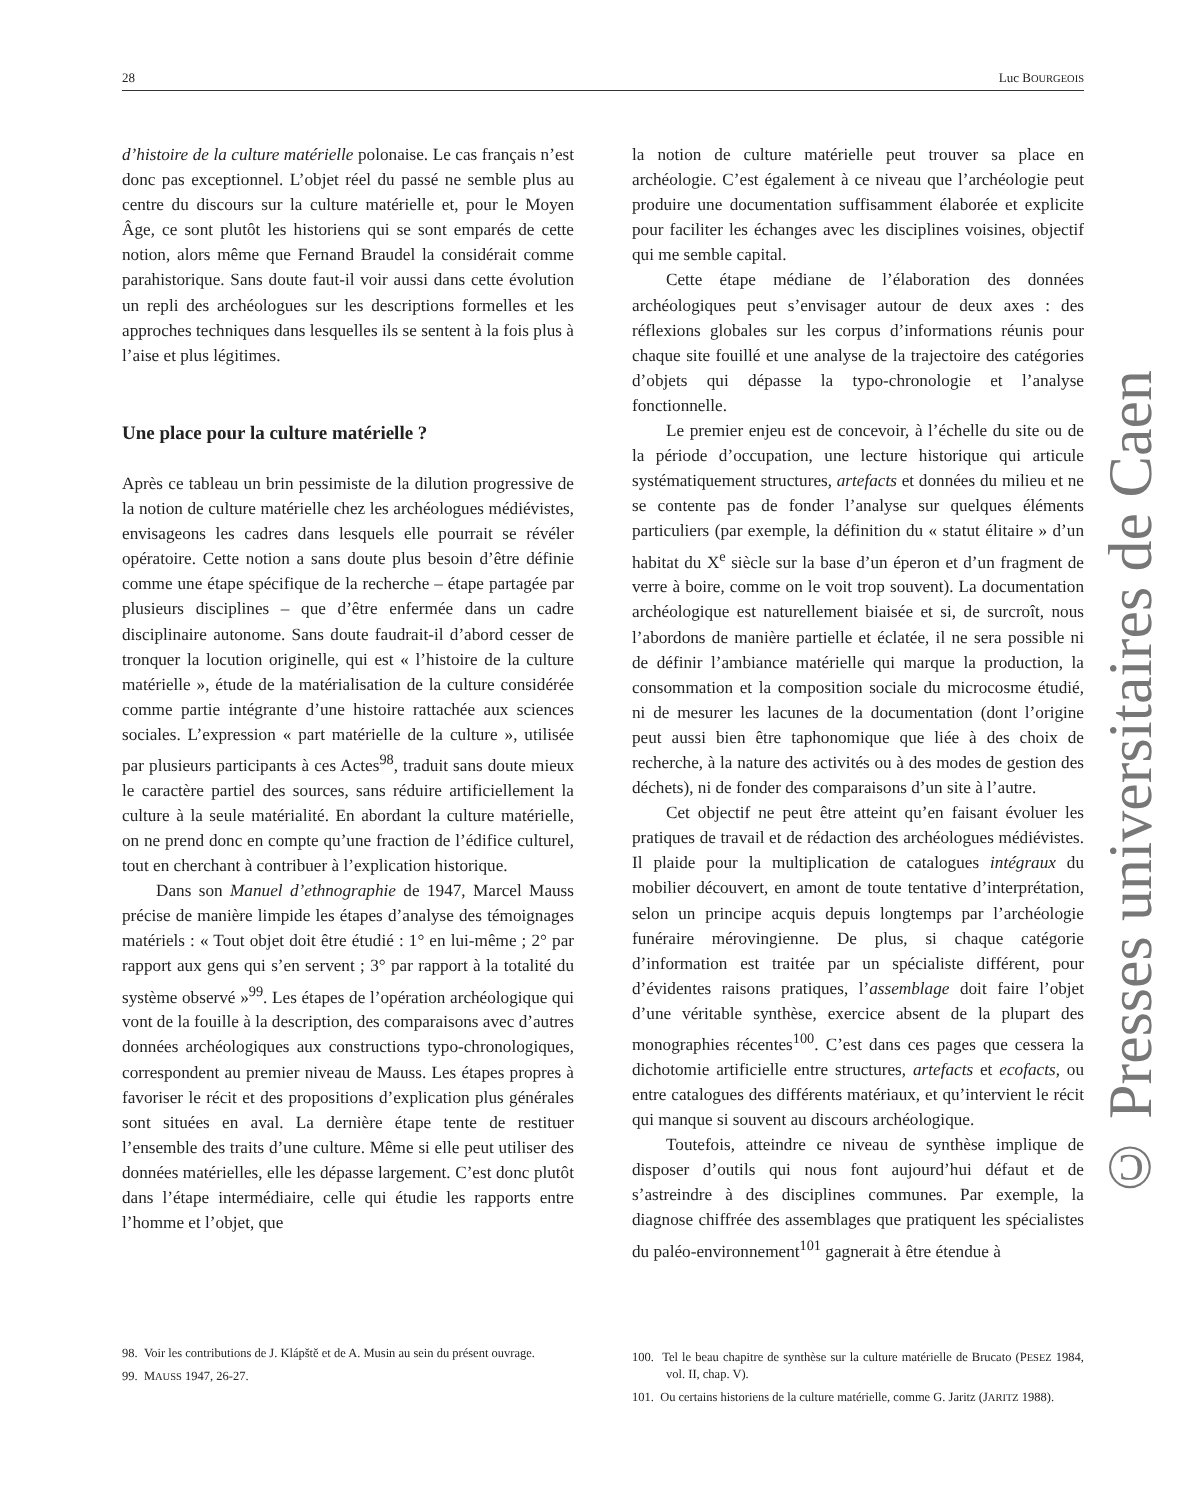28 Luc BOURGEOIS
d’histoire de la culture matérielle polonaise. Le cas français n’est donc pas exceptionnel. L’objet réel du passé ne semble plus au centre du discours sur la culture matérielle et, pour le Moyen Âge, ce sont plutôt les historiens qui se sont emparés de cette notion, alors même que Fernand Braudel la considérait comme parahistorique. Sans doute faut-il voir aussi dans cette évolution un repli des archéologues sur les descriptions formelles et les approches techniques dans lesquelles ils se sentent à la fois plus à l’aise et plus légitimes.
Une place pour la culture matérielle ?
Après ce tableau un brin pessimiste de la dilution progressive de la notion de culture matérielle chez les archéologues médiévistes, envisageons les cadres dans lesquels elle pourrait se révéler opératoire. Cette notion a sans doute plus besoin d’être définie comme une étape spécifique de la recherche – étape partagée par plusieurs disciplines – que d’être enfermée dans un cadre disciplinaire autonome. Sans doute faudrait-il d’abord cesser de tronquer la locution originelle, qui est « l’histoire de la culture matérielle », étude de la matérialisation de la culture considérée comme partie intégrante d’une histoire rattachée aux sciences sociales. L’expression « part matérielle de la culture », utilisée par plusieurs participants à ces Actes<sup>98</sup>, traduit sans doute mieux le caractère partiel des sources, sans réduire artificiellement la culture à la seule matérialité. En abordant la culture matérielle, on ne prend donc en compte qu’une fraction de l’édifice culturel, tout en cherchant à contribuer à l’explication historique.
Dans son Manuel d’ethnographie de 1947, Marcel Mauss précise de manière limpide les étapes d’analyse des témoignages matériels : « Tout objet doit être étudié : 1° en lui-même ; 2° par rapport aux gens qui s’en servent ; 3° par rapport à la totalité du système observé »<sup>99</sup>. Les étapes de l’opération archéologique qui vont de la fouille à la description, des comparaisons avec d’autres données archéologiques aux constructions typo-chronologiques, correspondent au premier niveau de Mauss. Les étapes propres à favoriser le récit et des propositions d’explication plus générales sont situées en aval. La dernière étape tente de restituer l’ensemble des traits d’une culture. Même si elle peut utiliser des données matérielles, elle les dépasse largement. C’est donc plutôt dans l’étape intermédiaire, celle qui étudie les rapports entre l’homme et l’objet, que
98. Voir les contributions de J. Klápště et de A. Musin au sein du présent ouvrage.
99. MAUSS 1947, 26-27.
la notion de culture matérielle peut trouver sa place en archéologie. C’est également à ce niveau que l’archéologie peut produire une documentation suffisamment élaborée et explicite pour faciliter les échanges avec les disciplines voisines, objectif qui me semble capital.
Cette étape médiane de l’élaboration des données archéologiques peut s’envisager autour de deux axes : des réflexions globales sur les corpus d’informations réunis pour chaque site fouillé et une analyse de la trajectoire des catégories d’objets qui dépasse la typo-chronologie et l’analyse fonctionnelle.
Le premier enjeu est de concevoir, à l’échelle du site ou de la période d’occupation, une lecture historique qui articule systématiquement structures, artefacts et données du milieu et ne se contente pas de fonder l’analyse sur quelques éléments particuliers (par exemple, la définition du « statut élitaire » d’un habitat du X<sup>e</sup> siècle sur la base d’un éperon et d’un fragment de verre à boire, comme on le voit trop souvent). La documentation archéologique est naturellement biaisée et si, de surcroît, nous l’abordons de manière partielle et éclatée, il ne sera possible ni de définir l’ambiance matérielle qui marque la production, la consommation et la composition sociale du microcosme étudié, ni de mesurer les lacunes de la documentation (dont l’origine peut aussi bien être taphonomique que liée à des choix de recherche, à la nature des activités ou à des modes de gestion des déchets), ni de fonder des comparaisons d’un site à l’autre.
Cet objectif ne peut être atteint qu’en faisant évoluer les pratiques de travail et de rédaction des archéologues médiévistes. Il plaide pour la multiplication de catalogues intégraux du mobilier découvert, en amont de toute tentative d’interprétation, selon un principe acquis depuis longtemps par l’archéologie funéraire mérovingienne. De plus, si chaque catégorie d’information est traitée par un spécialiste différent, pour d’évidentes raisons pratiques, l’assemblage doit faire l’objet d’une véritable synthèse, exercice absent de la plupart des monographies récentes<sup>100</sup>. C’est dans ces pages que cessera la dichotomie artificielle entre structures, artefacts et ecofacts, ou entre catalogues des différents matériaux, et qu’intervient le récit qui manque si souvent au discours archéologique.
Toutefois, atteindre ce niveau de synthèse implique de disposer d’outils qui nous font aujourd’hui défaut et de s’astreindre à des disciplines communes. Par exemple, la diagnose chiffrée des assemblages que pratiquent les spécialistes du paléo-environnement<sup>101</sup> gagnerait à être étendue à
100. Tel le beau chapitre de synthèse sur la culture matérielle de Brucato (PESEZ 1984, vol. II, chap. V).
101. Ou certains historiens de la culture matérielle, comme G. Jaritz (JARITZ 1988).
© Presses universitaires de Caen